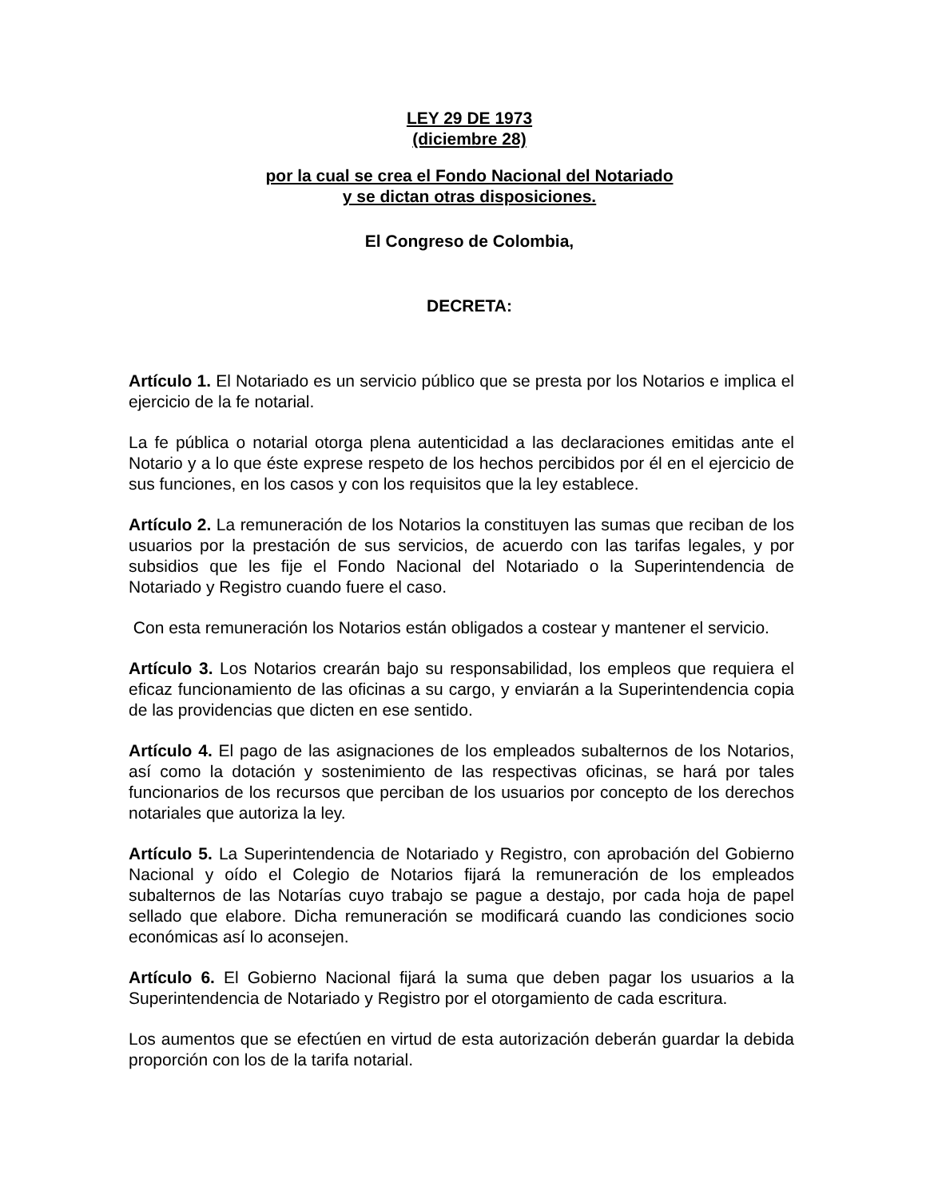LEY 29 DE 1973
(diciembre 28)
por la cual se crea el Fondo Nacional del Notariado
y se dictan otras disposiciones.
El Congreso de Colombia,
DECRETA:
Artículo 1. El Notariado es un servicio público que se presta por los Notarios e implica el ejercicio de la fe notarial.
La fe pública o notarial otorga plena autenticidad a las declaraciones emitidas ante el Notario y a lo que éste exprese respeto de los hechos percibidos por él en el ejercicio de sus funciones, en los casos y con los requisitos que la ley establece.
Artículo 2. La remuneración de los Notarios la constituyen las sumas que reciban de los usuarios por la prestación de sus servicios, de acuerdo con las tarifas legales, y por subsidios que les fije el Fondo Nacional del Notariado o la Superintendencia de Notariado y Registro cuando fuere el caso.
Con esta remuneración los Notarios están obligados a costear y mantener el servicio.
Artículo 3. Los Notarios crearán bajo su responsabilidad, los empleos que requiera el eficaz funcionamiento de las oficinas a su cargo, y enviarán a la Superintendencia copia de las providencias que dicten en ese sentido.
Artículo 4. El pago de las asignaciones de los empleados subalternos de los Notarios, así como la dotación y sostenimiento de las respectivas oficinas, se hará por tales funcionarios de los recursos que perciban de los usuarios por concepto de los derechos notariales que autoriza la ley.
Artículo 5. La Superintendencia de Notariado y Registro, con aprobación del Gobierno Nacional y oído el Colegio de Notarios fijará la remuneración de los empleados subalternos de las Notarías cuyo trabajo se pague a destajo, por cada hoja de papel sellado que elabore. Dicha remuneración se modificará cuando las condiciones socio económicas así lo aconsejen.
Artículo 6. El Gobierno Nacional fijará la suma que deben pagar los usuarios a la Superintendencia de Notariado y Registro por el otorgamiento de cada escritura.
Los aumentos que se efectúen en virtud de esta autorización deberán guardar la debida proporción con los de la tarifa notarial.